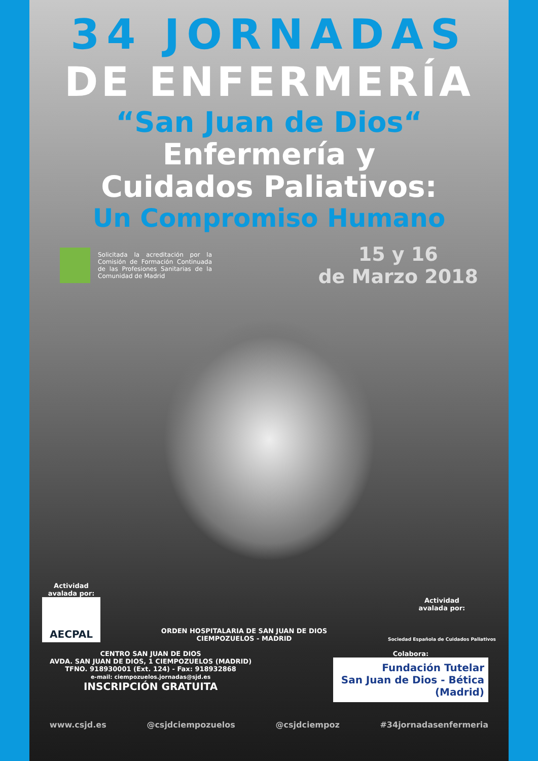34 JORNADAS
DE ENFERMERÍA
“San Juan de Dios“
Enfermería y
Cuidados Paliativos:
Un Compromiso Humano
Solicitada la acreditación por la Comisión de Formación Continuada de las Profesiones Sanitarias de la Comunidad de Madrid
15 y 16
de Marzo 2018
Actividad
avalada por:
AECPAL
ORDEN HOSPITALARIA DE SAN JUAN DE DIOS
CIEMPOZUELOS - MADRID
Actividad
avalada por:
Sociedad Española de Cuidados Paliativos
CENTRO SAN JUAN DE DIOS
AVDA. SAN JUAN DE DIOS, 1 CIEMPOZUELOS (MADRID)
TFNO. 918930001 (Ext. 124) - Fax: 918932868
e-mail: ciempozuelos.jornadas@sjd.es
INSCRIPCIÓN GRATUITA
Colabora:
Fundación Tutelar
San Juan de Dios - Bética
(Madrid)
www.csjd.es @csjdciempozuelos @csjdciempoz #34jornadasenfermeria